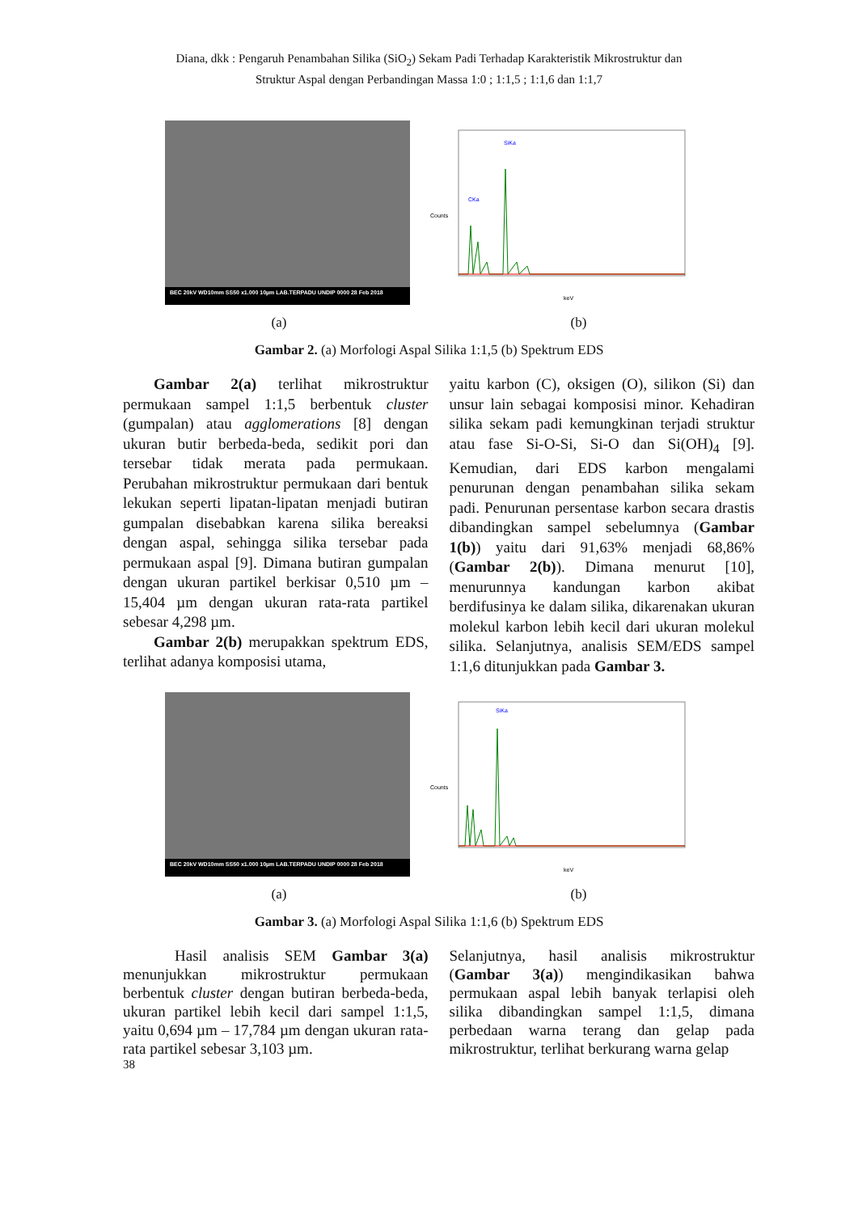Diana, dkk : Pengaruh Penambahan Silika (SiO<sub>2</sub>) Sekam Padi Terhadap Karakteristik Mikrostruktur dan
Struktur Aspal dengan Perbandingan Massa 1:0 ; 1:1,5 ; 1:1,6 dan 1:1,7
BEC 20kV WD10mm SS50 x1.000 10µm LAB.TERPADU UNDIP 0000 28 Feb 2018
Counts
keV
SiKa
CKa
(a) (b)
Gambar 2. (a) Morfologi Aspal Silika 1:1,5 (b) Spektrum EDS
Gambar 2(a) terlihat mikrostruktur permukaan sampel 1:1,5 berbentuk cluster (gumpalan) atau agglomerations [8] dengan ukuran butir berbeda-beda, sedikit pori dan tersebar tidak merata pada permukaan. Perubahan mikrostruktur permukaan dari bentuk lekukan seperti lipatan-lipatan menjadi butiran gumpalan disebabkan karena silika bereaksi dengan aspal, sehingga silika tersebar pada permukaan aspal [9]. Dimana butiran gumpalan dengan ukuran partikel berkisar 0,510 µm – 15,404 µm dengan ukuran rata-rata partikel sebesar 4,298 µm.
Gambar 2(b) merupakkan spektrum EDS, terlihat adanya komposisi utama,
yaitu karbon (C), oksigen (O), silikon (Si) dan unsur lain sebagai komposisi minor. Kehadiran silika sekam padi kemungkinan terjadi struktur atau fase Si-O-Si, Si-O dan Si(OH)<sub>4</sub> [9]. Kemudian, dari EDS karbon mengalami penurunan dengan penambahan silika sekam padi. Penurunan persentase karbon secara drastis dibandingkan sampel sebelumnya (Gambar 1(b)) yaitu dari 91,63% menjadi 68,86% (Gambar 2(b)). Dimana menurut [10], menurunnya kandungan karbon akibat berdifusinya ke dalam silika, dikarenakan ukuran molekul karbon lebih kecil dari ukuran molekul silika. Selanjutnya, analisis SEM/EDS sampel 1:1,6 ditunjukkan pada Gambar 3.
BEC 20kV WD10mm SS50 x1.000 10µm LAB.TERPADU UNDIP 0000 28 Feb 2018
Counts
keV
SiKa
(a) (b)
Gambar 3. (a) Morfologi Aspal Silika 1:1,6 (b) Spektrum EDS
Hasil analisis SEM Gambar 3(a) menunjukkan mikrostruktur permukaan berbentuk cluster dengan butiran berbeda-beda, ukuran partikel lebih kecil dari sampel 1:1,5, yaitu 0,694 µm – 17,784 µm dengan ukuran rata-rata partikel sebesar 3,103 µm.
Selanjutnya, hasil analisis mikrostruktur (Gambar 3(a)) mengindikasikan bahwa permukaan aspal lebih banyak terlapisi oleh silika dibandingkan sampel 1:1,5, dimana perbedaan warna terang dan gelap pada mikrostruktur, terlihat berkurang warna gelap
38